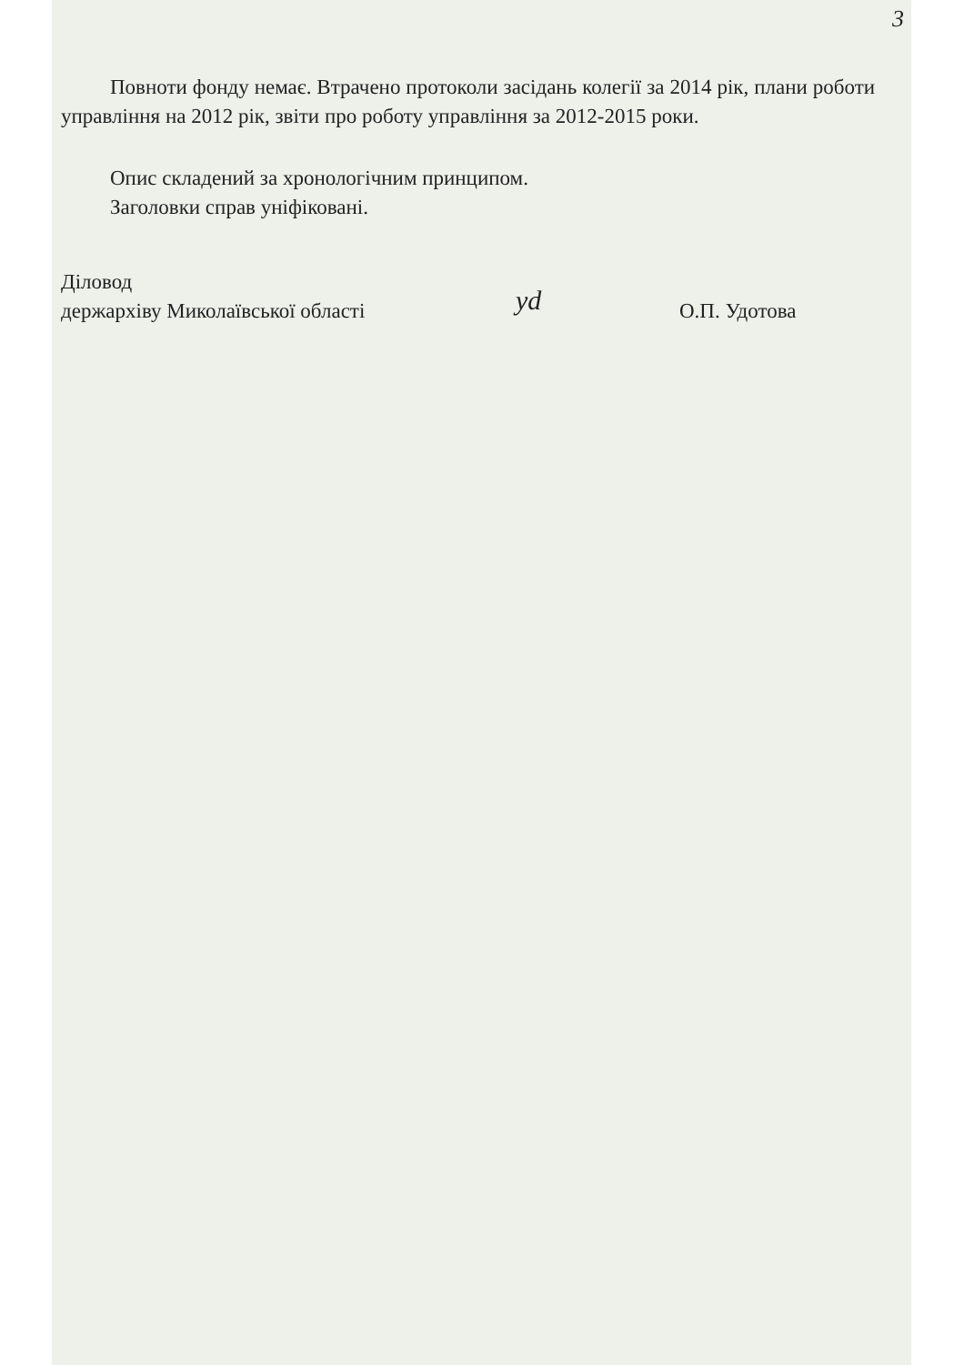3
Повноти фонду немає. Втрачено протоколи засідань колегії за 2014 рік, плани роботи управління на 2012 рік, звіти про роботу управління за 2012-2015 роки.
Опис складений за хронологічним принципом.
Заголовки справ уніфіковані.
Діловод
держархіву Миколаївської області
yd
О.П. Удотова